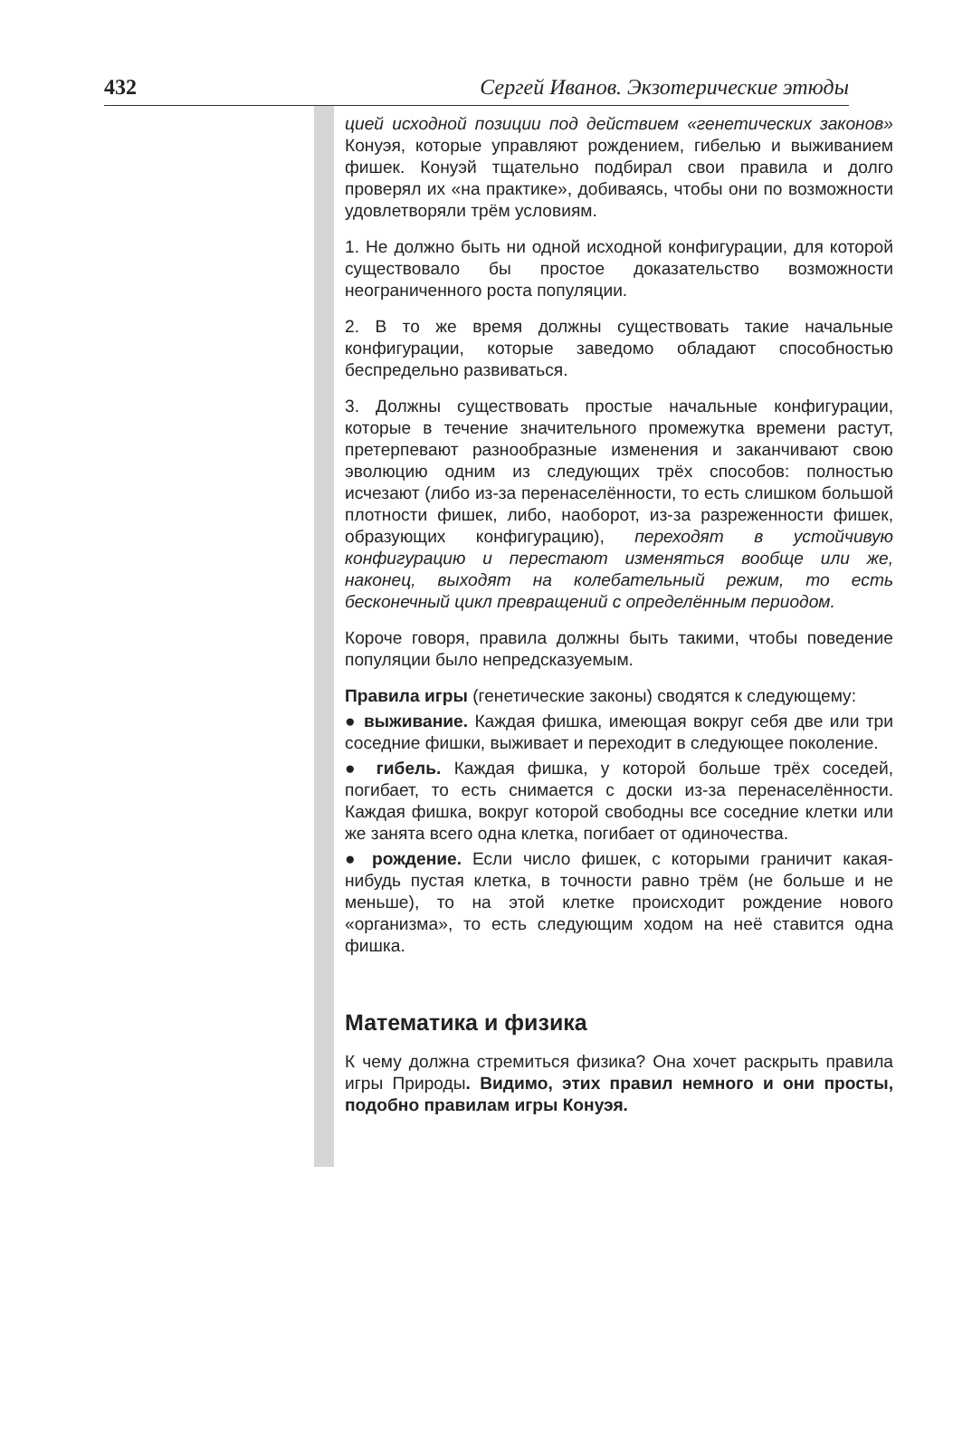432 Сергей Иванов. Экзотерические этюды
цией исходной позиции под действием «генетических законов» Конуэя, которые управляют рождением, гибелью и выживанием фишек. Конуэй тщательно подбирал свои правила и долго проверял их «на практике», добиваясь, чтобы они по возможности удовлетворяли трём условиям.
1. Не должно быть ни одной исходной конфигурации, для которой существовало бы простое доказательство возможности неограниченного роста популяции.
2. В то же время должны существовать такие начальные конфигурации, которые заведомо обладают способностью беспредельно развиваться.
3. Должны существовать простые начальные конфигурации, которые в течение значительного промежутка времени растут, претерпевают разнообразные изменения и заканчивают свою эволюцию одним из следующих трёх способов: полностью исчезают (либо из-за перенаселённости, то есть слишком большой плотности фишек, либо, наоборот, из-за разреженности фишек, образующих конфигурацию), переходят в устойчивую конфигурацию и перестают изменяться вообще или же, наконец, выходят на колебательный режим, то есть бесконечный цикл превращений с определённым периодом.
Короче говоря, правила должны быть такими, чтобы поведение популяции было непредсказуемым.
Правила игры (генетические законы) сводятся к следующему:
● выживание. Каждая фишка, имеющая вокруг себя две или три соседние фишки, выживает и переходит в следующее поколение.
● гибель. Каждая фишка, у которой больше трёх соседей, погибает, то есть снимается с доски из-за перенаселённости. Каждая фишка, вокруг которой свободны все соседние клетки или же занята всего одна клетка, погибает от одиночества.
● рождение. Если число фишек, с которыми граничит какая-нибудь пустая клетка, в точности равно трём (не больше и не меньше), то на этой клетке происходит рождение нового «организма», то есть следующим ходом на неё ставится одна фишка.
Математика и физика
К чему должна стремиться физика? Она хочет раскрыть правила игры Природы. Видимо, этих правил немного и они просты, подобно правилам игры Конуэя.